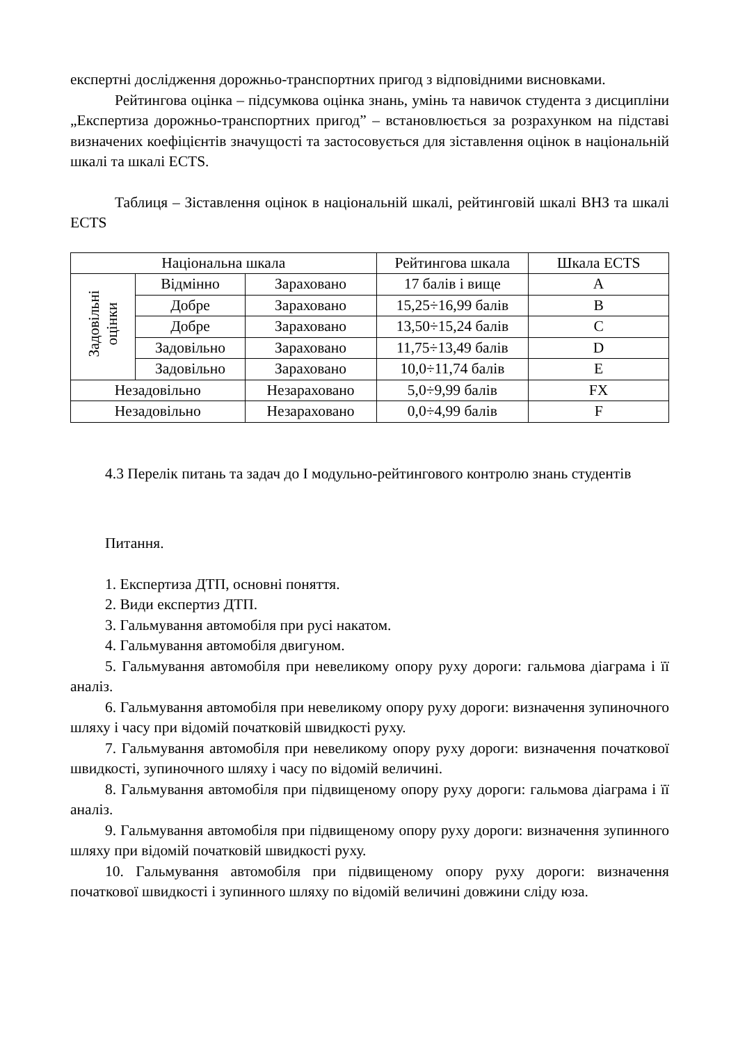експертні дослідження дорожньо-транспортних пригод з відповідними висновками.
Рейтингова оцінка – підсумкова оцінка знань, умінь та навичок студента з дисципліни „Експертиза дорожньо-транспортних пригод” – встановлюється за розрахунком на підставі визначених коефіцієнтів значущості та застосовується для зіставлення оцінок в національній шкалі та шкалі ECTS.
Таблиця – Зіставлення оцінок в національній шкалі, рейтинговій шкалі ВНЗ та шкалі ECTS
| Національна шкала | | | Рейтингова шкала | Шкала ECTS |
| Задовільні оцінки | Відмінно | Зараховано | 17 балів і вище | A |
| | Добре | Зараховано | 15,25÷16,99 балів | B |
| | Добре | Зараховано | 13,50÷15,24 балів | C |
| | Задовільно | Зараховано | 11,75÷13,49 балів | D |
| | Задовільно | Зараховано | 10,0÷11,74 балів | E |
| Незадовільно | | Незараховано | 5,0÷9,99 балів | FX |
| Незадовільно | | Незараховано | 0,0÷4,99 балів | F |
4.3 Перелік питань та задач до І модульно-рейтингового контролю знань студентів
Питання.
1. Експертиза ДТП, основні поняття.
2. Види експертиз ДТП.
3. Гальмування автомобіля при русі накатом.
4. Гальмування автомобіля двигуном.
5. Гальмування автомобіля при невеликому опору руху дороги: гальмова діаграма і її аналіз.
6. Гальмування автомобіля при невеликому опору руху дороги: визначення зупиночного шляху і часу при відомій початковій швидкості руху.
7. Гальмування автомобіля при невеликому опору руху дороги: визначення початкової швидкості, зупиночного шляху і часу по відомій величині.
8. Гальмування автомобіля при підвищеному опору руху дороги: гальмова діаграма і її аналіз.
9. Гальмування автомобіля при підвищеному опору руху дороги: визначення зупинного шляху при відомій початковій швидкості руху.
10. Гальмування автомобіля при підвищеному опору руху дороги: визначення початкової швидкості і зупинного шляху по відомій величині довжини сліду юза.